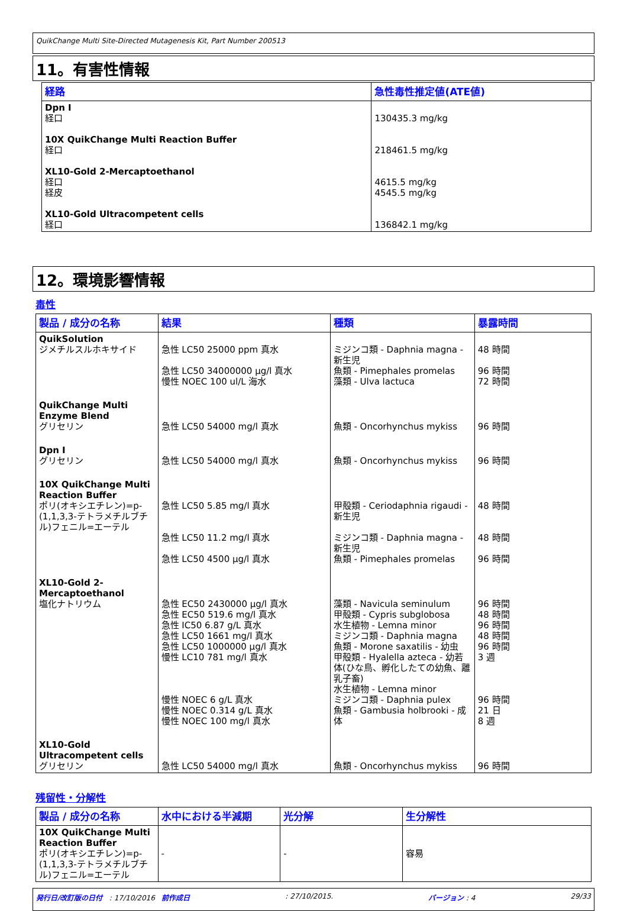QuikChange Multi Site-Directed Mutagenesis Kit, Part Number 200513
11。有害性情報
| 経路 | 急性毒性推定値(ATE値) |
| --- | --- |
| Dpn I 経口 10X QuikChange Multi Reaction Buffer 経口 XL10-Gold 2-Mercaptoethanol 経口 経皮 XL10-Gold Ultracompetent cells 経口 | 130435.3 mg/kg 218461.5 mg/kg 4615.5 mg/kg 4545.5 mg/kg 136842.1 mg/kg |
12。環境影響情報
毒性
| 製品 / 成分の名称 | 結果 | 種類 | 暴露時間 |
| --- | --- | --- | --- |
| QuikSolution ジメチルスルホキサイド | 急性 LC50 25000 ppm 真水 急性 LC50 34000000 µg/l 真水 慢性 NOEC 100 ul/L 海水 | ミジンコ類 - Daphnia magna - 新生児 魚類 - Pimephales promelas 藻類 - Ulva lactuca | 48 時間 96 時間 72 時間 |
| QuikChange Multi Enzyme Blend グリセリン | 急性 LC50 54000 mg/l 真水 | 魚類 - Oncorhynchus mykiss | 96 時間 |
| Dpn I グリセリン | 急性 LC50 54000 mg/l 真水 | 魚類 - Oncorhynchus mykiss | 96 時間 |
| 10X QuikChange Multi Reaction Buffer ポリ(オキシエチレン)=p-(1,1,3,3-テトラメチルブチル)フェニル=エーテル | 急性 LC50 5.85 mg/l 真水 急性 LC50 11.2 mg/l 真水 急性 LC50 4500 µg/l 真水 | 甲殻類 - Ceriodaphnia rigaudi - 新生児 ミジンコ類 - Daphnia magna - 新生児 魚類 - Pimephales promelas | 48 時間 48 時間 96 時間 |
| XL10-Gold 2-Mercaptoethanol 塩化ナトリウム | 急性 EC50 2430000 µg/l 真水 急性 EC50 519.6 mg/l 真水 急性 IC50 6.87 g/L 真水 急性 LC50 1661 mg/l 真水 急性 LC50 1000000 µg/l 真水 慢性 LC10 781 mg/l 真水 慢性 NOEC 6 g/L 真水 慢性 NOEC 0.314 g/L 真水 慢性 NOEC 100 mg/l 真水 | 藻類 - Navicula seminulum 甲殻類 - Cypris subglobosa 水生植物 - Lemna minor ミジンコ類 - Daphnia magna 魚類 - Morone saxatilis - 幼虫 甲殻類 - Hyalella azteca - 幼若体(ひな鳥、孵化したての幼魚、離乳子畜) 水生植物 - Lemna minor ミジンコ類 - Daphnia pulex 魚類 - Gambusia holbrooki - 成体 | 96 時間 48 時間 96 時間 48 時間 96 時間 3 週 96 時間 21 日 8 週 |
| XL10-Gold Ultracompetent cells グリセリン | 急性 LC50 54000 mg/l 真水 | 魚類 - Oncorhynchus mykiss | 96 時間 |
残留性・分解性
| 製品 / 成分の名称 | 水中における半減期 | 光分解 | 生分解性 |
| --- | --- | --- | --- |
| 10X QuikChange Multi Reaction Buffer ポリ(オキシエチレン)=p-(1,1,3,3-テトラメチルブチル)フェニル=エーテル | - | - | 容易 |
発行日/改訂版の日付 : 17/10/2016 前作成日: 27/10/2015. バージョン : 4 29/33